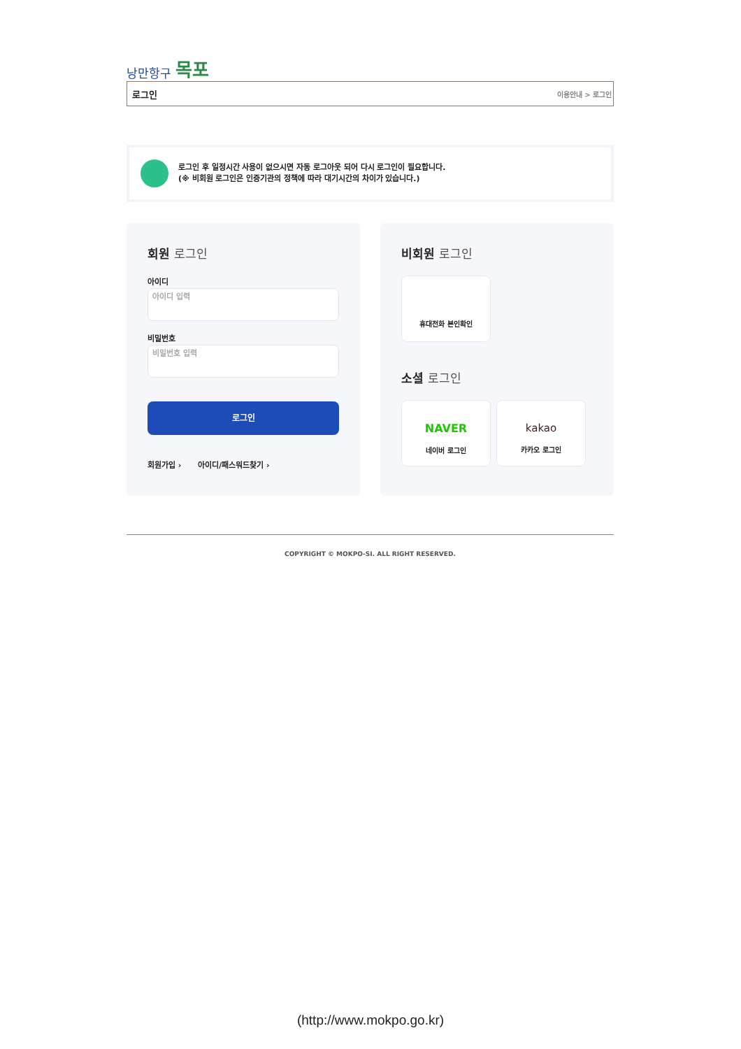낭만항구 목포
로그인 이용안내 > 로그인
로그인 후 일정시간 사용이 없으시면 자동 로그아웃 되어 다시 로그인이 필요합니다.
(※ 비회원 로그인은 인증기관의 정책에 따라 대기시간의 차이가 있습니다.)
회원 로그인
아이디
아이디 입력
비밀번호
비밀번호 입력
로그인
회원가입 › 아이디/패스워드찾기 ›
비회원 로그인
휴대전화 본인확인
소셜 로그인
NAVER 네이버 로그인
kakao 카카오 로그인
COPYRIGHT © MOKPO-SI. ALL RIGHT RESERVED.
(http://www.mokpo.go.kr)